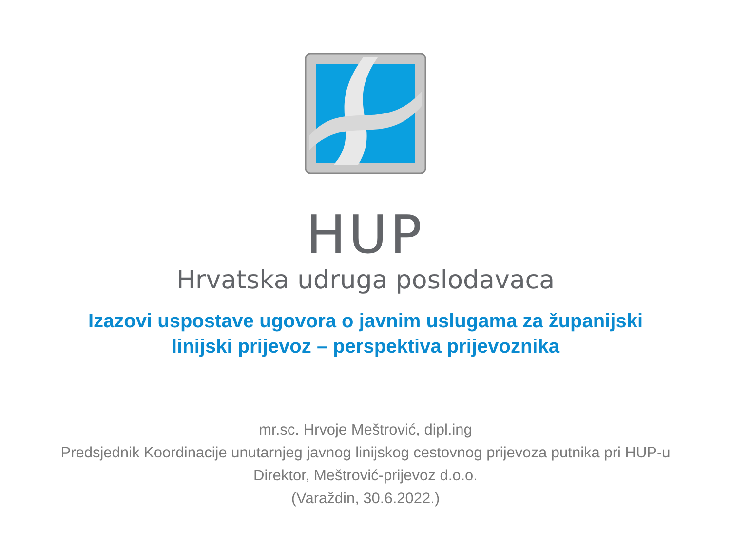HUP
Hrvatska udruga poslodavaca
Izazovi uspostave ugovora o javnim uslugama za županijski
linijski prijevoz – perspektiva prijevoznika
mr.sc. Hrvoje Meštrović, dipl.ing
Predsjednik Koordinacije unutarnjeg javnog linijskog cestovnog prijevoza putnika pri HUP-u
Direktor, Meštrović-prijevoz d.o.o.
(Varaždin, 30.6.2022.)